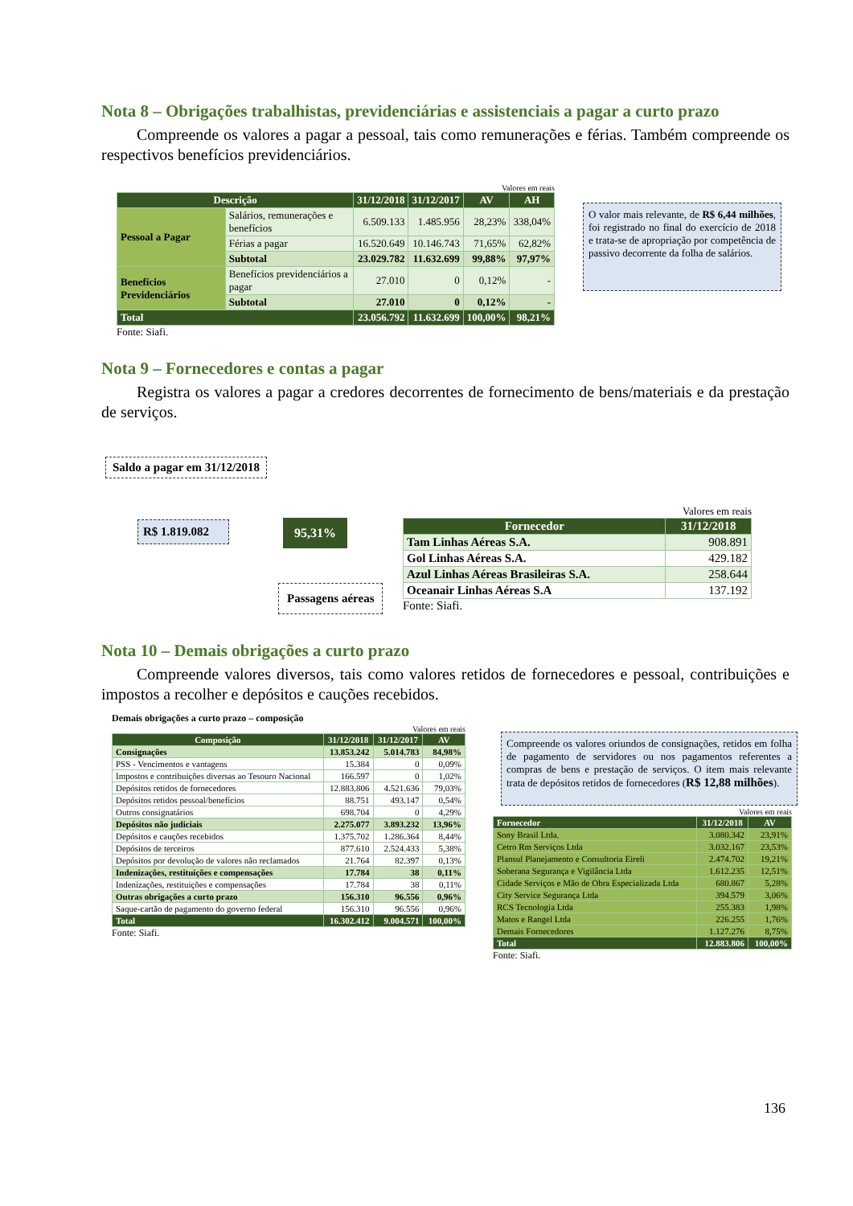Nota 8 – Obrigações trabalhistas, previdenciárias e assistenciais a pagar a curto prazo
Compreende os valores a pagar a pessoal, tais como remunerações e férias. Também compreende os respectivos benefícios previdenciários.
Valores em reais
| Descrição | | 31/12/2018 | 31/12/2017 | AV | AH |
| --- | --- | --- | --- | --- | --- |
| Pessoal a Pagar | Salários, remunerações e benefícios | 6.509.133 | 1.485.956 | 28,23% | 338,04% |
| | Férias a pagar | 16.520.649 | 10.146.743 | 71,65% | 62,82% |
| | Subtotal | 23.029.782 | 11.632.699 | 99,88% | 97,97% |
| Benefícios Previdenciários | Benefícios previdenciários a pagar | 27.010 | 0 | 0,12% | - |
| | Subtotal | 27.010 | 0 | 0,12% | - |
| Total | | 23.056.792 | 11.632.699 | 100,00% | 98,21% |
Fonte: Siafi.
O valor mais relevante, de R$ 6,44 milhões, foi registrado no final do exercício de 2018 e trata-se de apropriação por competência de passivo decorrente da folha de salários.
Nota 9 – Fornecedores e contas a pagar
Registra os valores a pagar a credores decorrentes de fornecimento de bens/materiais e da prestação de serviços.
Saldo a pagar em 31/12/2018
R$ 1.819.082
95,31%
Passagens aéreas
Valores em reais
| Fornecedor | 31/12/2018 |
| --- | --- |
| Tam Linhas Aéreas S.A. | 908.891 |
| Gol Linhas Aéreas S.A. | 429.182 |
| Azul Linhas Aéreas Brasileiras S.A. | 258.644 |
| Oceanair Linhas Aéreas S.A | 137.192 |
Fonte: Siafi.
Nota 10 – Demais obrigações a curto prazo
Compreende valores diversos, tais como valores retidos de fornecedores e pessoal, contribuições e impostos a recolher e depósitos e cauções recebidos.
Demais obrigações a curto prazo – composição
Valores em reais
| Composição | 31/12/2018 | 31/12/2017 | AV |
| --- | --- | --- | --- |
| Consignações | 13.853.242 | 5.014.783 | 84,98% |
| PSS - Vencimentos e vantagens | 15.384 | 0 | 0,09% |
| Impostos e contribuições diversas ao Tesouro Nacional | 166.597 | 0 | 1,02% |
| Depósitos retidos de fornecedores | 12.883.806 | 4.521.636 | 79,03% |
| Depósitos retidos pessoal/benefícios | 88.751 | 493.147 | 0,54% |
| Outros consignatários | 698.704 | 0 | 4,29% |
| Depósitos não judiciais | 2.275.077 | 3.893.232 | 13,96% |
| Depósitos e cauções recebidos | 1.375.702 | 1.286.364 | 8,44% |
| Depósitos de terceiros | 877.610 | 2.524.433 | 5,38% |
| Depósitos por devolução de valores não reclamados | 21.764 | 82.397 | 0,13% |
| Indenizações, restituições e compensações | 17.784 | 38 | 0,11% |
| Indenizações, restituições e compensações | 17.784 | 38 | 0,11% |
| Outras obrigações a curto prazo | 156.310 | 96.556 | 0,96% |
| Saque-cartão de pagamento do governo federal | 156.310 | 96.556 | 0,96% |
| Total | 16.302.412 | 9.004.571 | 100,00% |
Fonte: Siafi.
Compreende os valores oriundos de consignações, retidos em folha de pagamento de servidores ou nos pagamentos referentes a compras de bens e prestação de serviços. O item mais relevante trata de depósitos retidos de fornecedores (R$ 12,88 milhões).
Valores em reais
| Fornecedor | 31/12/2018 | AV |
| --- | --- | --- |
| Sony Brasil Ltda. | 3.080.342 | 23,91% |
| Cetro Rm Serviços Ltda | 3.032.167 | 23,53% |
| Plansul Planejamento e Consultoria Eireli | 2.474.702 | 19,21% |
| Soberana Segurança e Vigilância Ltda | 1.612.235 | 12,51% |
| Cidade Serviços e Mão de Obra Especializada Ltda | 680.867 | 5,28% |
| City Service Segurança Ltda | 394.579 | 3,06% |
| RCS Tecnologia Ltda | 255.383 | 1,98% |
| Matos e Rangel Ltda | 226.255 | 1,76% |
| Demais Fornecedores | 1.127.276 | 8,75% |
| Total | 12.883.806 | 100,00% |
Fonte: Siafi.
136